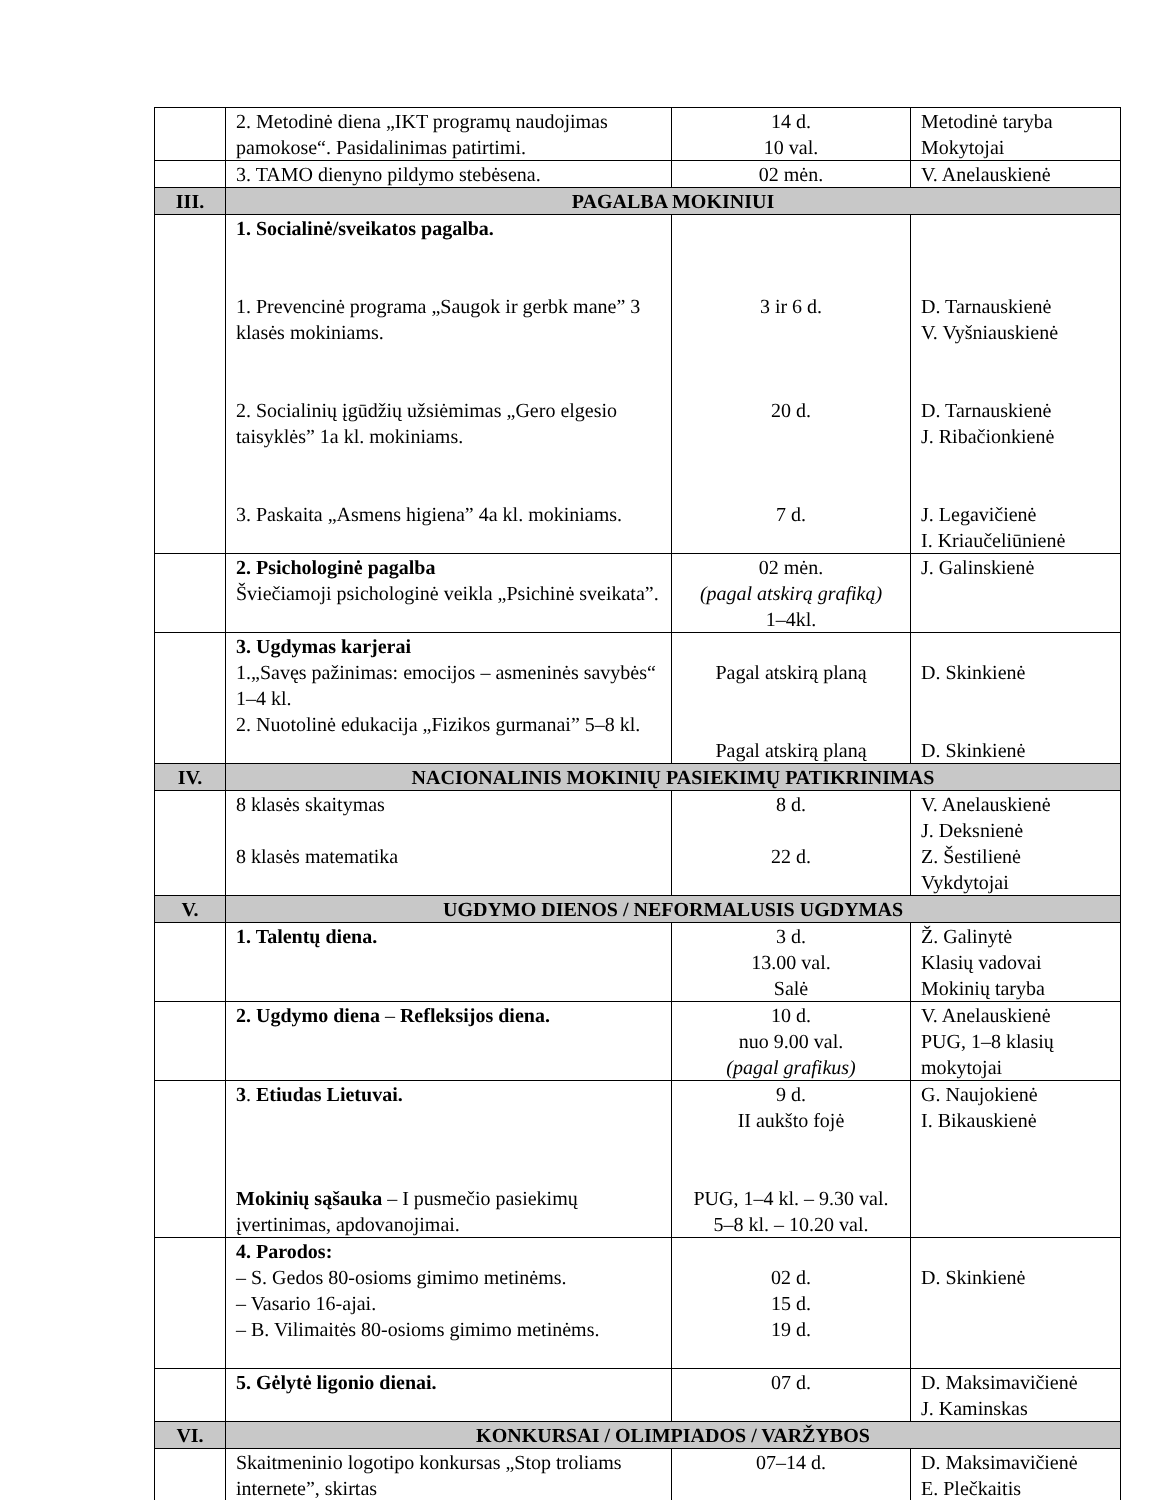| | 2. Metodinė diena „IKT programų naudojimas pamokose“. Pasidalinimas patirtimi. | 14 d. 10 val. | Metodinė taryba Mokytojai |
| | 3. TAMO dienyno pildymo stebėsena. | 02 mėn. | V. Anelauskienė |
| III. | PAGALBA MOKINIUI | | |
| | 1. Socialinė/sveikatos pagalba. 1. Prevencinė programa „Saugok ir gerbk mane” 3 klasės mokiniams. 2. Socialinių įgūdžių užsiėmimas „Gero elgesio taisyklės” 1a kl. mokiniams. 3. Paskaita „Asmens higiena” 4a kl. mokiniams. | 3 ir 6 d. 20 d. 7 d. | D. Tarnauskienė V. Vyšniauskienė D. Tarnauskienė J. Ribačionkienė J. Legavičienė I. Kriaučeliūnienė |
| | 2. Psichologinė pagalba Šviečiamoji psichologinė veikla „Psichinė sveikata”. | 02 mėn. (pagal atskirą grafiką) 1–4kl. | J. Galinskienė |
| | 3. Ugdymas karjerai 1.„Savęs pažinimas: emocijos – asmeninės savybės“ 1–4 kl. 2. Nuotolinė edukacija „Fizikos gurmanai” 5–8 kl. | Pagal atskirą planą Pagal atskirą planą | D. Skinkienė D. Skinkienė |
| IV. | NACIONALINIS MOKINIŲ PASIEKIMŲ PATIKRINIMAS | | |
| | 8 klasės skaitymas 8 klasės matematika | 8 d. 22 d. | V. Anelauskienė J. Deksnienė Z. Šestilienė Vykdytojai |
| V. | UGDYMO DIENOS / NEFORMALUSIS UGDYMAS | | |
| | 1. Talentų diena. | 3 d. 13.00 val. Salė | Ž. Galinytė Klasių vadovai Mokinių taryba |
| | 2. Ugdymo diena – Refleksijos diena. | 10 d. nuo 9.00 val. (pagal grafikus) | V. Anelauskienė PUG, 1–8 klasių mokytojai |
| | 3 . Etiudas Lietuvai. Mokinių sąšauka – I pusmečio pasiekimų įvertinimas, apdovanojimai. | 9 d. II aukšto fojė PUG, 1–4 kl. – 9.30 val. 5–8 kl. – 10.20 val. | G. Naujokienė I. Bikauskienė |
| | 4. Parodos: – S. Gedos 80-osioms gimimo metinėms. – Vasario 16-ajai. – B. Vilimaitės 80-osioms gimimo metinėms. | 02 d. 15 d. 19 d. | D. Skinkienė |
| | 5. Gėlytė ligonio dienai. | 07 d. | D. Maksimavičienė J. Kaminskas |
| VI. | KONKURSAI / OLIMPIADOS / VARŽYBOS | | |
| | Skaitmeninio logotipo konkursas „Stop troliams internete”, skirtas | 07–14 d. | D. Maksimavičienė E. Plečkaitis |